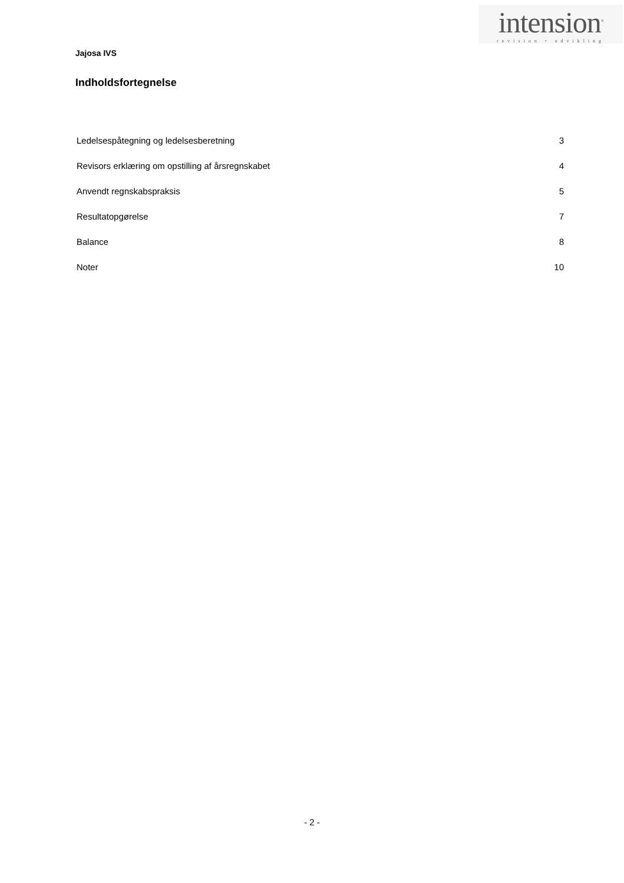intension<sup>®</sup>
revision • udvikling
Jajosa IVS
Indholdsfortegnelse
Ledelsespåtegning og ledelsesberetning 3
Revisors erklæring om opstilling af årsregnskabet 4
Anvendt regnskabspraksis 5
Resultatopgørelse 7
Balance 8
Noter 10
- 2 -